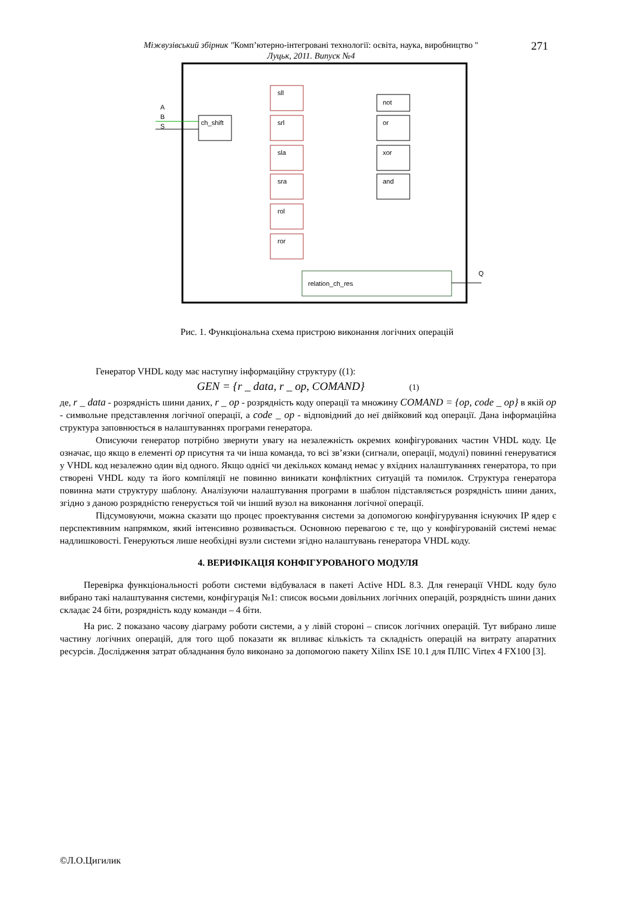Міжвузівський збірник "Комп’ютерно-інтегровані технології: освіта, наука, виробництво "
Луцьк, 2011. Випуск №4
271
ch_shift
sll
srl
sla
sra
rol
ror
not
or
xor
and
relation_ch_res
A
B
S
Q
Рис. 1. Функціональна схема пристрою виконання логічних операцій
Генератор VHDL коду має наступну інформаційну структуру ((1):
GEN = {r _ data, r _ op, COMAND} (1)
де, r _ data - розрядність шини даних, r _ op - розрядність коду операції та множину COMAND = {op, code _ op} в якій op - символьне представлення логічної операції, а code _ op - відповідний до неї двійковий код операції. Дана інформаційна структура заповнюється в налаштуваннях програми генератора.
Описуючи генератор потрібно звернути увагу на незалежність окремих конфігурованих частин VHDL коду. Це означає, що якщо в елементі op присутня та чи інша команда, то всі зв’язки (сигнали, операції, модулі) повинні генеруватися у VHDL код незалежно один від одного. Якщо однієї чи декількох команд немає у вхідних налаштуваннях генератора, то при створені VHDL коду та його компіляції не повинно виникати конфліктних ситуацій та помилок. Структура генератора повинна мати структуру шаблону. Аналізуючи налаштування програми в шаблон підставляється розрядність шини даних, згідно з даною розрядністю генерується той чи інший вузол на виконання логічної операції.
Підсумовуючи, можна сказати що процес проектування системи за допомогою конфігурування існуючих IP ядер є перспективним напрямком, який інтенсивно розвивається. Основною перевагою є те, що у конфігурованій системі немає надлишковості. Генеруються лише необхідні вузли системи згідно налаштувань генератора VHDL коду.
4. ВЕРИФІКАЦІЯ КОНФІГУРОВАНОГО МОДУЛЯ
Перевірка функціональності роботи системи відбувалася в пакеті Active HDL 8.3. Для генерації VHDL коду було вибрано такі налаштування системи, конфігурація №1: список восьми довільних логічних операцій, розрядність шини даних складає 24 біти, розрядність коду команди – 4 біти.
На рис. 2 показано часову діаграму роботи системи, а у лівій стороні – список логічних операцій. Тут вибрано лише частину логічних операцій, для того щоб показати як впливає кількість та складність операцій на витрату апаратних ресурсів. Дослідження затрат обладнання було виконано за допомогою пакету Xilinx ISE 10.1 для ПЛІС Virtex 4 FX100 [3].
©Л.О.Цигилик